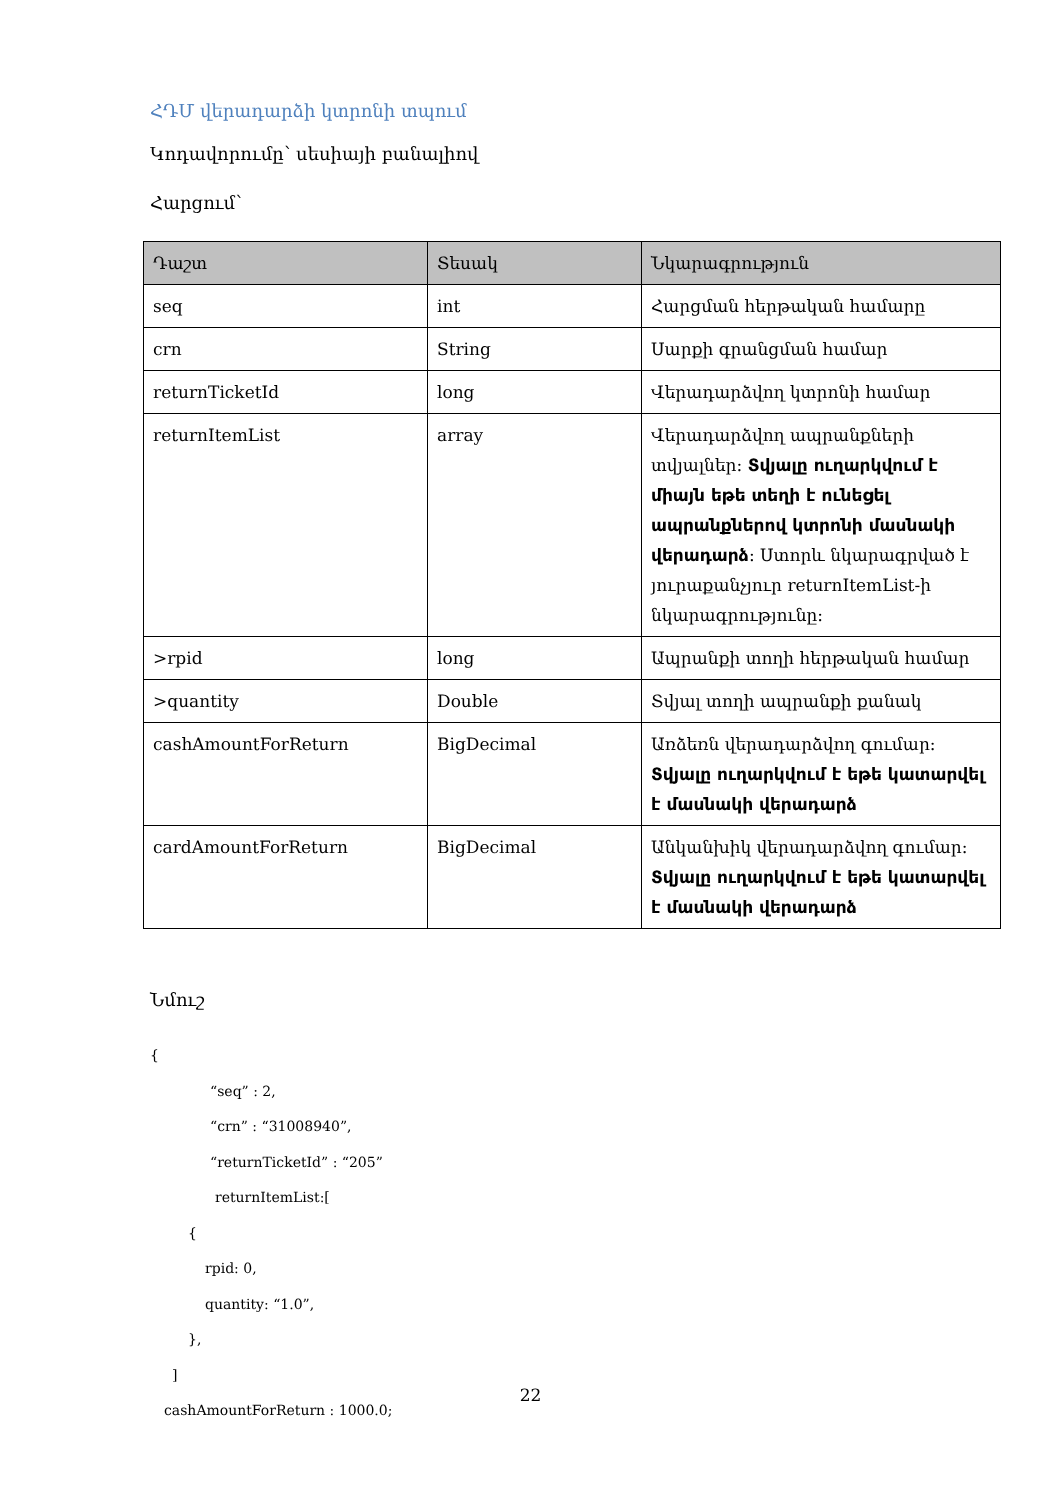ՀԴՄ վերադարձի կտրոնի տպում
Կոդավորումը՝ սեսիայի բանալիով
Հարցում՝
| Դաշտ | Տեսակ | Նկարագրություն |
| --- | --- | --- |
| seq | int | Հարցման հերթական համարը |
| crn | String | Սարքի գրանցման համար |
| returnTicketId | long | Վերադարձվող կտրոնի համար |
| returnItemList | array | Վերադարձվող ապրանքների տվյալներ: Տվյալը ուղարկվում է միայն եթե տեղի է ունեցել ապրանքներով կտրոնի մասնակի վերադարձ : Ստորև նկարագրված է յուրաքանչյուր returnItemList-ի նկարագրությունը: |
| >rpid | long | Ապրանքի տողի հերթական համար |
| >quantity | Double | Տվյալ տողի ապրանքի քանակ |
| cashAmountForReturn | BigDecimal | Առձեռն վերադարձվող գումար: Տվյալը ուղարկվում է եթե կատարվել է մասնակի վերադարձ |
| cardAmountForReturn | BigDecimal | Անկանխիկ վերադարձվող գումար: Տվյալը ուղարկվում է եթե կատարվել է մասնակի վերադարձ |
Նմուշ
{
“seq” : 2,
“crn” : “31008940”,
“returnTicketId” : “205”
returnItemList:[
{
rpid: 0,
quantity: “1.0”,
},
]
cashAmountForReturn : 1000.0;
22